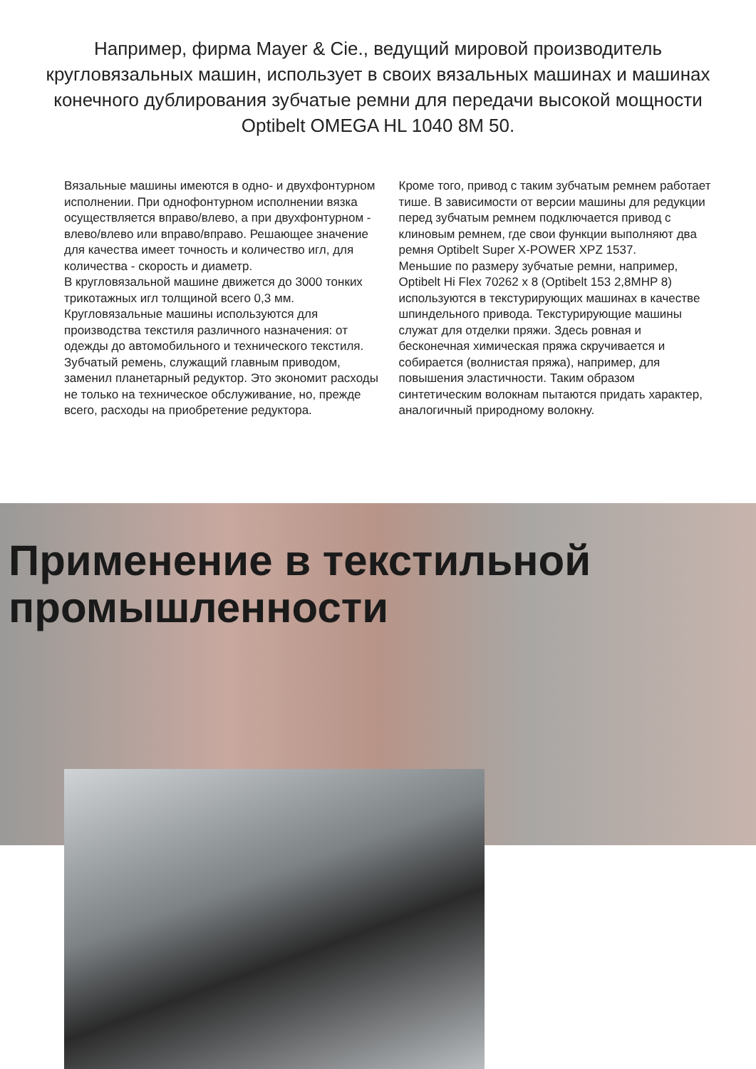Например, фирма Mayer & Cie., ведущий мировой производитель кругловязальных машин, использует в своих вязальных машинах и машинах конечного дублирования зубчатые ремни для передачи высокой мощности
Optibelt OMEGA HL 1040 8M 50.
Вязальные машины имеются в одно- и двухфонтурном исполнении. При однофонтурном исполнении вязка осуществляется вправо/влево, а при двухфонтурном - влево/влево или вправо/вправо. Решающее значение для качества имеет точность и количество игл, для количества - скорость и диаметр.
В кругловязальной машине движется до 3000 тонких трикотажных игл толщиной всего 0,3 мм. Кругловязальные машины используются для производства текстиля различного назначения: от одежды до автомобильного и технического текстиля.
Зубчатый ремень, служащий главным приводом, заменил планетарный редуктор. Это экономит расходы не только на техническое обслуживание, но, прежде всего, расходы на приобретение редуктора.
Кроме того, привод с таким зубчатым ремнем работает тише. В зависимости от версии машины для редукции перед зубчатым ремнем подключается привод с клиновым ремнем, где свои функции выполняют два ремня Optibelt Super X-POWER XPZ 1537.
Меньшие по размеру зубчатые ремни, например, Optibelt Hi Flex 70262 x 8 (Optibelt 153 2,8MHP 8) используются в текстурирующих машинах в качестве шпиндельного привода. Текстурирующие машины служат для отделки пряжи. Здесь ровная и бесконечная химическая пряжа скручивается и собирается (волнистая пряжа), например, для повышения эластичности. Таким образом синтетическим волокнам пытаются придать характер, аналогичный природному волокну.
Применение в текстильной промышленности